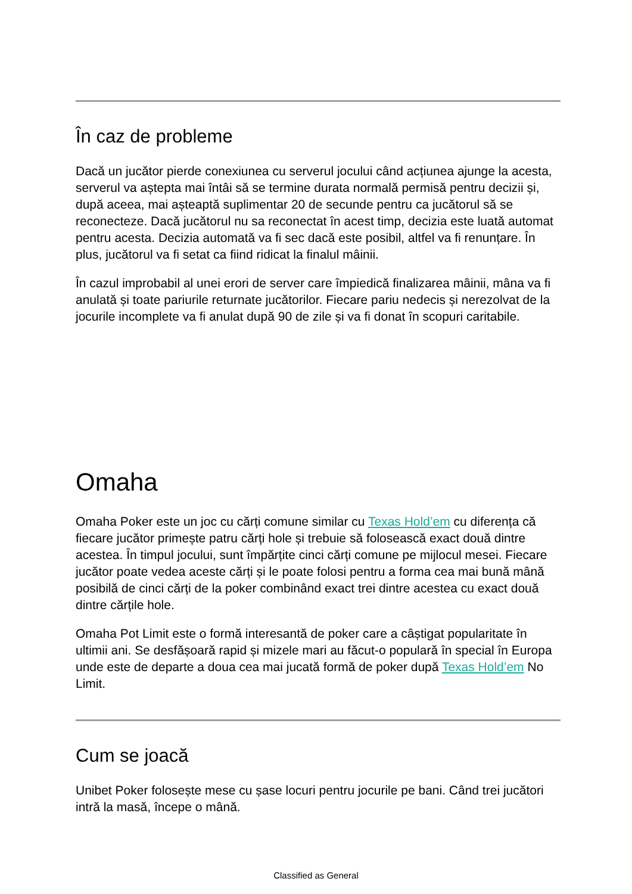În caz de probleme
Dacă un jucător pierde conexiunea cu serverul jocului când acțiunea ajunge la acesta, serverul va aștepta mai întâi să se termine durata normală permisă pentru decizii și, după aceea, mai așteaptă suplimentar 20 de secunde pentru ca jucătorul să se reconecteze. Dacă jucătorul nu sa reconectat în acest timp, decizia este luată automat pentru acesta. Decizia automată va fi sec dacă este posibil, altfel va fi renunțare. În plus, jucătorul va fi setat ca fiind ridicat la finalul mâinii.
În cazul improbabil al unei erori de server care împiedică finalizarea mâinii, mâna va fi anulată și toate pariurile returnate jucătorilor. Fiecare pariu nedecis și nerezolvat de la jocurile incomplete va fi anulat după 90 de zile și va fi donat în scopuri caritabile.
Omaha
Omaha Poker este un joc cu cărți comune similar cu Texas Hold’em cu diferența că fiecare jucător primește patru cărți hole și trebuie să folosească exact două dintre acestea. În timpul jocului, sunt împărțite cinci cărți comune pe mijlocul mesei. Fiecare jucător poate vedea aceste cărți și le poate folosi pentru a forma cea mai bună mână posibilă de cinci cărți de la poker combinând exact trei dintre acestea cu exact două dintre cărțile hole.
Omaha Pot Limit este o formă interesantă de poker care a câștigat popularitate în ultimii ani. Se desfășoară rapid și mizele mari au făcut-o populară în special în Europa unde este de departe a doua cea mai jucată formă de poker după Texas Hold’em No Limit.
Cum se joacă
Unibet Poker folosește mese cu șase locuri pentru jocurile pe bani. Când trei jucători intră la masă, începe o mână.
Classified as General